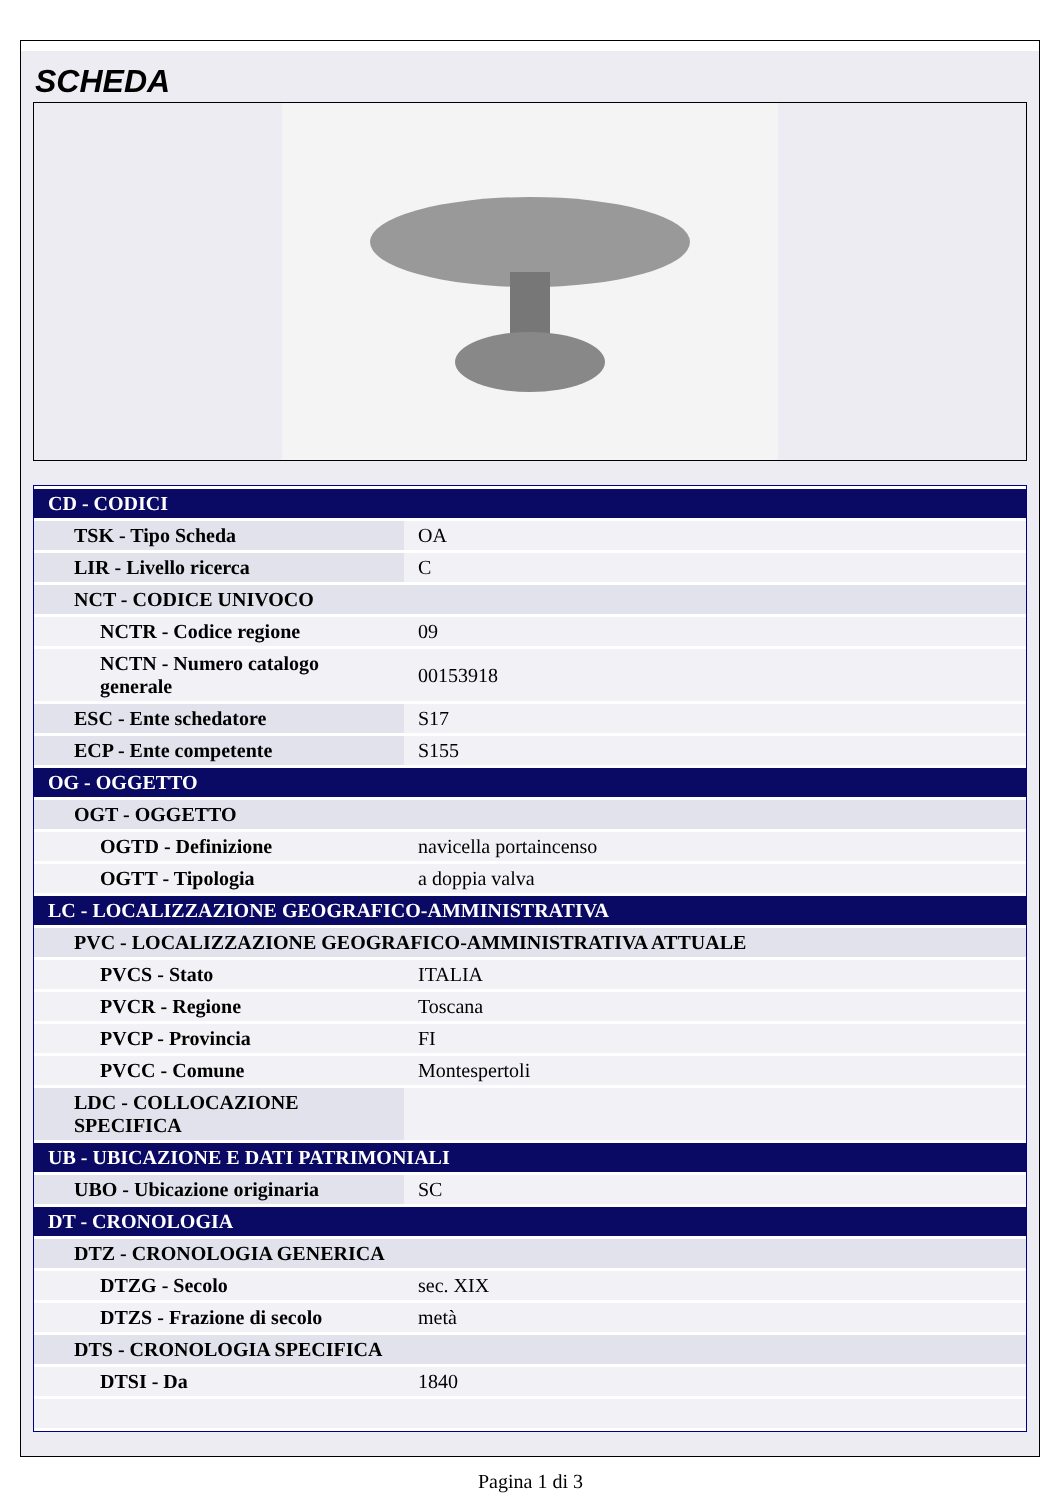SCHEDA
| CD - CODICI | |
| TSK - Tipo Scheda | OA |
| LIR - Livello ricerca | C |
| NCT - CODICE UNIVOCO | |
| NCTR - Codice regione | 09 |
| NCTN - Numero catalogo generale | 00153918 |
| ESC - Ente schedatore | S17 |
| ECP - Ente competente | S155 |
| OG - OGGETTO | |
| OGT - OGGETTO | |
| OGTD - Definizione | navicella portaincenso |
| OGTT - Tipologia | a doppia valva |
| LC - LOCALIZZAZIONE GEOGRAFICO-AMMINISTRATIVA | |
| PVC - LOCALIZZAZIONE GEOGRAFICO-AMMINISTRATIVA ATTUALE | |
| PVCS - Stato | ITALIA |
| PVCR - Regione | Toscana |
| PVCP - Provincia | FI |
| PVCC - Comune | Montespertoli |
| LDC - COLLOCAZIONE SPECIFICA | |
| UB - UBICAZIONE E DATI PATRIMONIALI | |
| UBO - Ubicazione originaria | SC |
| DT - CRONOLOGIA | |
| DTZ - CRONOLOGIA GENERICA | |
| DTZG - Secolo | sec. XIX |
| DTZS - Frazione di secolo | metà |
| DTS - CRONOLOGIA SPECIFICA | |
| DTSI - Da | 1840 |
Pagina 1 di 3